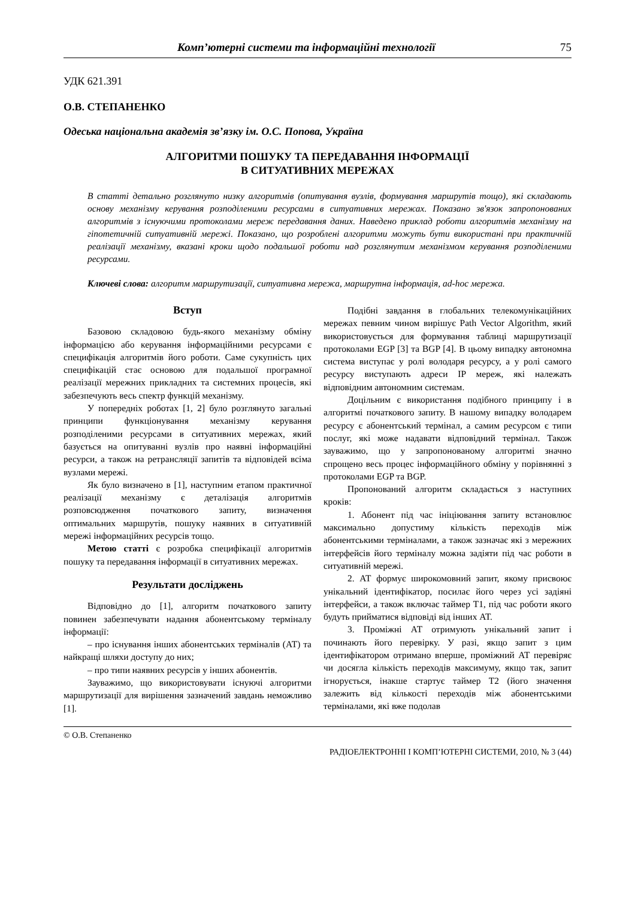Комп’ютерні системи та інформаційні технології 75
УДК 621.391
О.В. СТЕПАНЕНКО
Одеська національна академія зв’язку ім. О.С. Попова, Україна
АЛГОРИТМИ ПОШУКУ ТА ПЕРЕДАВАННЯ ІНФОРМАЦІЇ
В СИТУАТИВНИХ МЕРЕЖАХ
В статті детально розглянуто низку алгоритмів (опитування вузлів, формування маршрутів тощо), які складають основу механізму керування розподіленими ресурсами в ситуативних мережах. Показано зв'язок запропонованих алгоритмів з існуючими протоколами мереж передавання даних. Наведено приклад роботи алгоритмів механізму на гіпотетичній ситуативній мережі. Показано, що розроблені алгоритми можуть бути використані при практичній реалізації механізму, вказані кроки щодо подальшої роботи над розглянутим механізмом керування розподіленими ресурсами.
Ключеві слова: алгоритм маршрутизації, ситуативна мережа, маршрутна інформація, ad-hoc мережа.
Вступ
Базовою складовою будь-якого механізму обміну інформацією або керування інформаційними ресурсами є специфікація алгоритмів його роботи. Саме сукупність цих специфікацій стає основою для подальшої програмної реалізації мережних прикладних та системних процесів, які забезпечують весь спектр функцій механізму.
У попередніх роботах [1, 2] було розглянуто загальні принципи функціонування механізму керування розподіленими ресурсами в ситуативних мережах, який базується на опитуванні вузлів про наявні інформаційні ресурси, а також на ретрансляції запитів та відповідей всіма вузлами мережі.
Як було визначено в [1], наступним етапом практичної реалізації механізму є деталізація алгоритмів розповсюдження початкового запиту, визначення оптимальних маршрутів, пошуку наявних в ситуативній мережі інформаційних ресурсів тощо.
Метою статті є розробка специфікації алгоритмів пошуку та передавання інформації в ситуативних мережах.
Результати досліджень
Відповідно до [1], алгоритм початкового запиту повинен забезпечувати надання абонентському терміналу інформації:
– про існування інших абонентських терміналів (АТ) та найкращі шляхи доступу до них;
– про типи наявних ресурсів у інших абонентів.
Зауважимо, що використовувати існуючі алгоритми маршрутизації для вирішення зазначений завдань неможливо [1].
Подібні завдання в глобальних телекомунікаційних мережах певним чином вирішує Path Vector Algorithm, який використовується для формування таблиці маршрутизації протоколами EGP [3] та BGP [4]. В цьому випадку автономна система виступає у ролі володаря ресурсу, а у ролі самого ресурсу виступають адреси IP мереж, які належать відповідним автономним системам.
Доцільним є використання подібного принципу і в алгоритмі початкового запиту. В нашому випадку володарем ресурсу є абонентський термінал, а самим ресурсом є типи послуг, які може надавати відповідний термінал. Також зауважимо, що у запропонованому алгоритмі значно спрощено весь процес інформаційного обміну у порівнянні з протоколами EGP та BGP.
Пропонований алгоритм складається з наступних кроків:
1. Абонент під час ініціювання запиту встановлює максимально допустиму кількість переходів між абонентськими терміналами, а також зазначає які з мережних інтерфейсів його терміналу можна задіяти під час роботи в ситуативній мережі.
2. АТ формує широкомовний запит, якому присвоює унікальний ідентифікатор, посилає його через усі задіяні інтерфейси, а також включає таймер Т1, під час роботи якого будуть прийматися відповіді від інших АТ.
3. Проміжні АТ отримують унікальний запит і починають його перевірку. У разі, якщо запит з цим ідентифікатором отримано вперше, проміжний АТ перевіряє чи досягла кількість переходів максимуму, якщо так, запит ігнорується, інакше стартує таймер Т2 (його значення залежить від кількості переходів між абонентськими терміналами, які вже подолав
© О.В. Степаненко
РАДІОЕЛЕКТРОННІ І КОМП’ЮТЕРНІ СИСТЕМИ, 2010, № 3 (44)